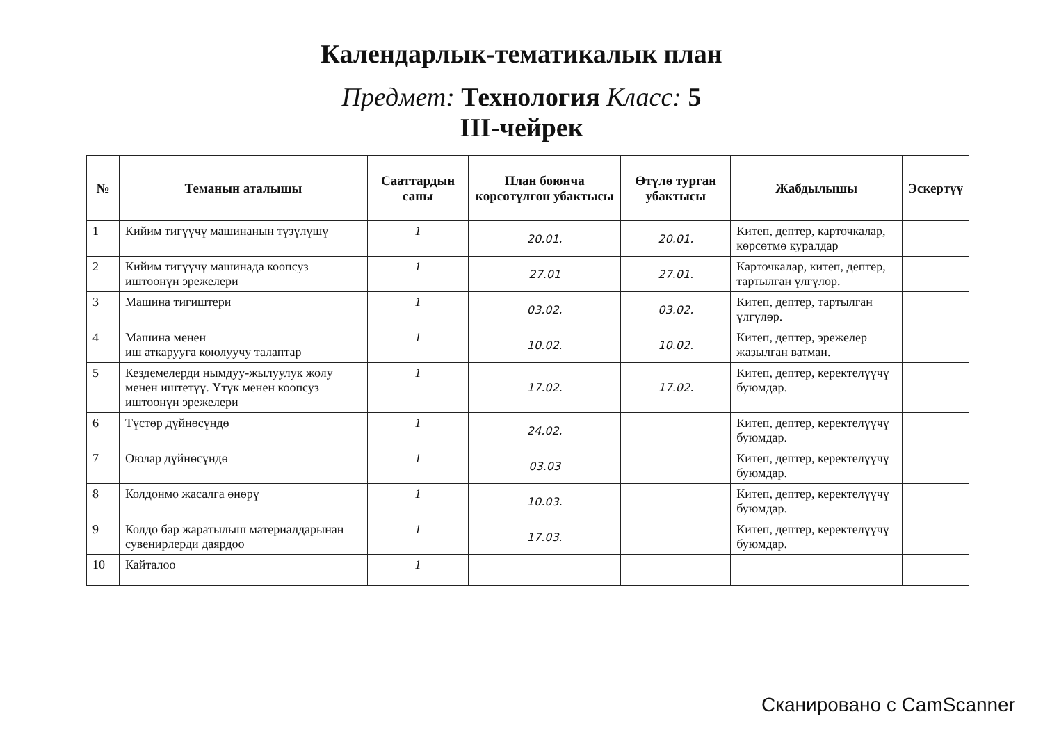Календарлык-тематикалык план
Предмет: Технология Класс: 5
III-чейрек
| № | Теманын аталышы | Сааттардын саны | План боюнча көрсөтүлгөн убактысы | Өтүлө турган убактысы | Жабдылышы | Эскертүү |
| --- | --- | --- | --- | --- | --- | --- |
| 1 | Кийим тигүүчү машинанын түзүлүшү | 1 | 20.01. | 20.01. | Китеп, дептер, карточкалар, көрсөтмө куралдар | |
| 2 | Кийим тигүүчү машинада коопсуз иштөөнүн эрежелери | 1 | 27.01 | 27.01. | Карточкалар, китеп, дептер, тартылган үлгүлөр. | |
| 3 | Машина тигиштери | 1 | 03.02. | 03.02. | Китеп, дептер, тартылган үлгүлөр. | |
| 4 | Машина менен иш аткарууга коюлуучу талаптар | 1 | 10.02. | 10.02. | Китеп, дептер, эрежелер жазылган ватман. | |
| 5 | Кездемелерди нымдуу-жылуулук жолу менен иштетүү. Үтүк менен коопсуз иштөөнүн эрежелери | 1 | 17.02. | 17.02. | Китеп, дептер, керектелүүчү буюмдар. | |
| 6 | Түстөр дүйнөсүндө | 1 | 24.02. | | Китеп, дептер, керектелүүчү буюмдар. | |
| 7 | Оюлар дүйнөсүндө | 1 | 03.03 | | Китеп, дептер, керектелүүчү буюмдар. | |
| 8 | Колдонмо жасалга өнөрү | 1 | 10.03. | | Китеп, дептер, керектелүүчү буюмдар. | |
| 9 | Колдо бар жаратылыш материалдарынан сувенирлерди даярдоо | 1 | 17.03. | | Китеп, дептер, керектелүүчү буюмдар. | |
| 10 | Кайталоо | 1 | | | | |
Сканировано с CamScanner